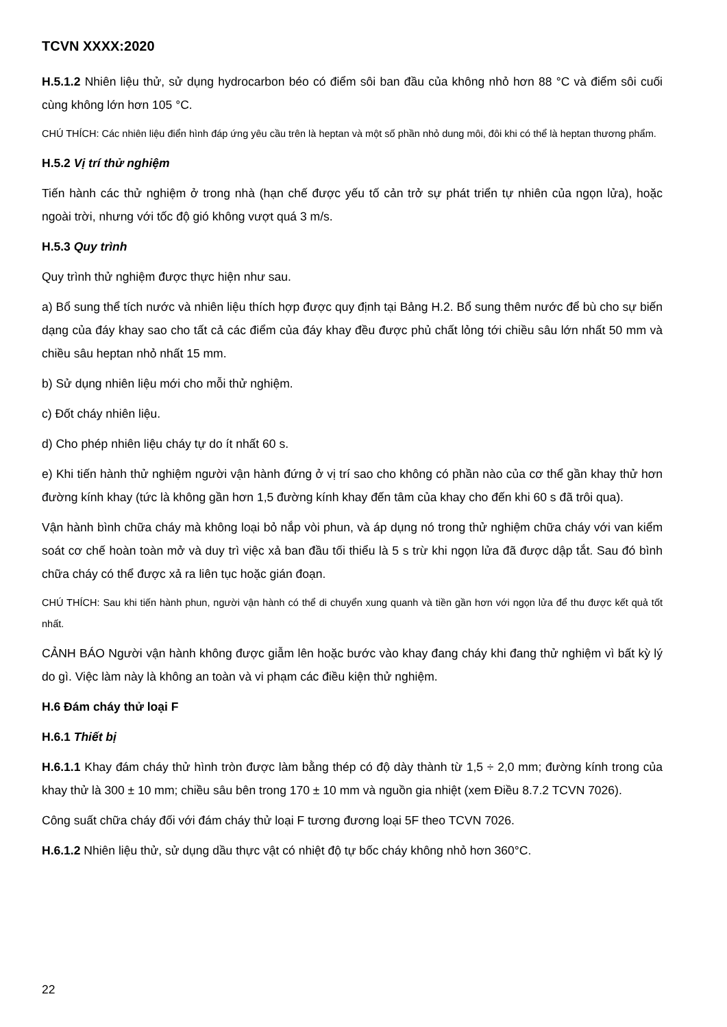TCVN XXXX:2020
H.5.1.2 Nhiên liệu thử, sử dụng hydrocarbon béo có điểm sôi ban đầu của không nhỏ hơn 88 °C và điểm sôi cuối cùng không lớn hơn 105 °C.
CHÚ THÍCH: Các nhiên liệu điển hình đáp ứng yêu cầu trên là heptan và một số phần nhỏ dung môi, đôi khi có thể là heptan thương phẩm.
H.5.2 Vị trí thử nghiệm
Tiến hành các thử nghiệm ở trong nhà (hạn chế được yếu tố cản trở sự phát triển tự nhiên của ngọn lửa), hoặc ngoài trời, nhưng với tốc độ gió không vượt quá 3 m/s.
H.5.3 Quy trình
Quy trình thử nghiệm được thực hiện như sau.
a) Bổ sung thể tích nước và nhiên liệu thích hợp được quy định tại Bảng H.2. Bổ sung thêm nước để bù cho sự biến dạng của đáy khay sao cho tất cả các điểm của đáy khay đều được phủ chất lỏng tới chiều sâu lớn nhất 50 mm và chiều sâu heptan nhỏ nhất 15 mm.
b) Sử dụng nhiên liệu mới cho mỗi thử nghiệm.
c) Đốt cháy nhiên liệu.
d) Cho phép nhiên liệu cháy tự do ít nhất 60 s.
e) Khi tiến hành thử nghiệm người vận hành đứng ở vị trí sao cho không có phần nào của cơ thể gần khay thử hơn đường kính khay (tức là không gần hơn 1,5 đường kính khay đến tâm của khay cho đến khi 60 s đã trôi qua).
Vận hành bình chữa cháy mà không loại bỏ nắp vòi phun, và áp dụng nó trong thử nghiệm chữa cháy với van kiểm soát cơ chế hoàn toàn mở và duy trì việc xả ban đầu tối thiểu là 5 s trừ khi ngọn lửa đã được dập tắt. Sau đó bình chữa cháy có thể được xả ra liên tục hoặc gián đoạn.
CHÚ THÍCH: Sau khi tiến hành phun, người vận hành có thể di chuyển xung quanh và tiền gần hơn với ngọn lửa để thu được kết quả tốt nhất.
CẢNH BÁO Người vận hành không được giẫm lên hoặc bước vào khay đang cháy khi đang thử nghiệm vì bất kỳ lý do gì. Việc làm này là không an toàn và vi phạm các điều kiện thử nghiệm.
H.6 Đám cháy thử loại F
H.6.1 Thiết bị
H.6.1.1 Khay đám cháy thử hình tròn được làm bằng thép có độ dày thành từ 1,5 ÷ 2,0 mm; đường kính trong của khay thử là 300 ± 10 mm; chiều sâu bên trong 170 ± 10 mm và nguồn gia nhiệt (xem Điều 8.7.2 TCVN 7026).
Công suất chữa cháy đối với đám cháy thử loại F tương đương loại 5F theo TCVN 7026.
H.6.1.2 Nhiên liệu thử, sử dụng dầu thực vật có nhiệt độ tự bốc cháy không nhỏ hơn 360°C.
22